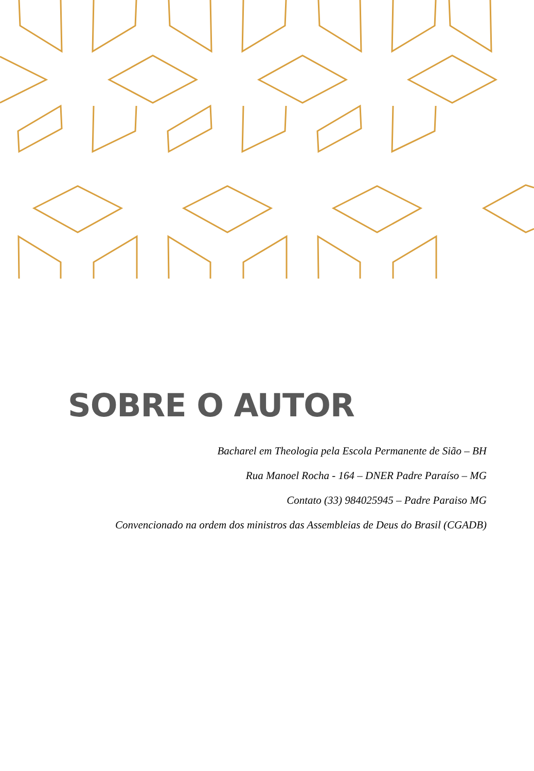SOBRE O AUTOR
Bacharel em Theologia pela Escola Permanente de Sião – BH
Rua Manoel Rocha - 164 – DNER Padre Paraíso – MG
Contato (33) 984025945 – Padre Paraiso MG
Convencionado na ordem dos ministros das Assembleias de Deus do Brasil (CGADB)